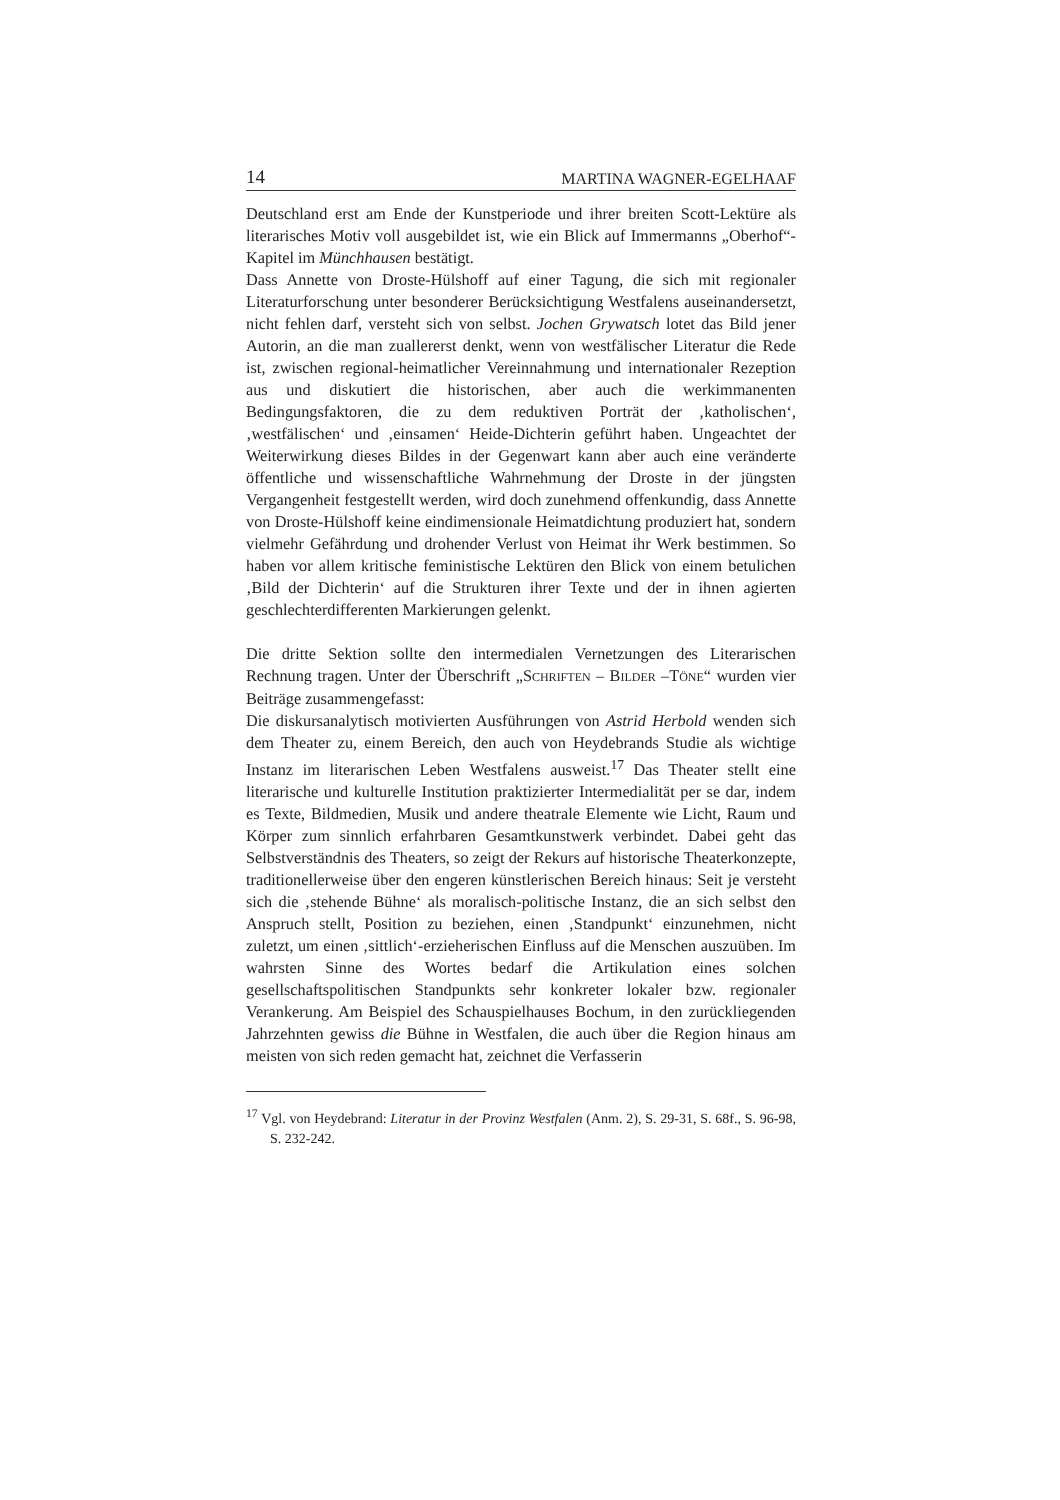14 MARTINA WAGNER-EGELHAAF
Deutschland erst am Ende der Kunstperiode und ihrer breiten Scott-Lektüre als literarisches Motiv voll ausgebildet ist, wie ein Blick auf Immermanns „Oberhof“-Kapitel im Münchhausen bestätigt.
Dass Annette von Droste-Hülshoff auf einer Tagung, die sich mit regionaler Literaturforschung unter besonderer Berücksichtigung Westfalens auseinandersetzt, nicht fehlen darf, versteht sich von selbst. Jochen Grywatsch lotet das Bild jener Autorin, an die man zuallererst denkt, wenn von westfälischer Literatur die Rede ist, zwischen regional-heimatlicher Vereinnahmung und internationaler Rezeption aus und diskutiert die historischen, aber auch die werkimmanenten Bedingungsfaktoren, die zu dem reduktiven Porträt der ‚katholischen‘, ‚westfälischen‘ und ‚einsamen‘ Heide-Dichterin geführt haben. Ungeachtet der Weiterwirkung dieses Bildes in der Gegenwart kann aber auch eine veränderte öffentliche und wissenschaftliche Wahrnehmung der Droste in der jüngsten Vergangenheit festgestellt werden, wird doch zunehmend offenkundig, dass Annette von Droste-Hülshoff keine eindimensionale Heimatdichtung produziert hat, sondern vielmehr Gefährdung und drohender Verlust von Heimat ihr Werk bestimmen. So haben vor allem kritische feministische Lektüren den Blick von einem betulichen ‚Bild der Dichterin‘ auf die Strukturen ihrer Texte und der in ihnen agierten geschlechterdifferenten Markierungen gelenkt.
Die dritte Sektion sollte den intermedialen Vernetzungen des Literarischen Rechnung tragen. Unter der Überschrift „SCHRIFTEN – BILDER –TÖNE“ wurden vier Beiträge zusammengefasst:
Die diskursanalytisch motivierten Ausführungen von Astrid Herbold wenden sich dem Theater zu, einem Bereich, den auch von Heydebrands Studie als wichtige Instanz im literarischen Leben Westfalens ausweist.<sup>17</sup> Das Theater stellt eine literarische und kulturelle Institution praktizierter Intermedialität per se dar, indem es Texte, Bildmedien, Musik und andere theatrale Elemente wie Licht, Raum und Körper zum sinnlich erfahrbaren Gesamtkunstwerk verbindet. Dabei geht das Selbstverständnis des Theaters, so zeigt der Rekurs auf historische Theaterkonzepte, traditionellerweise über den engeren künstlerischen Bereich hinaus: Seit je versteht sich die ‚stehende Bühne‘ als moralisch-politische Instanz, die an sich selbst den Anspruch stellt, Position zu beziehen, einen ‚Standpunkt‘ einzunehmen, nicht zuletzt, um einen ‚sittlich‘-erzieherischen Einfluss auf die Menschen auszuüben. Im wahrsten Sinne des Wortes bedarf die Artikulation eines solchen gesellschaftspolitischen Standpunkts sehr konkreter lokaler bzw. regionaler Verankerung. Am Beispiel des Schauspielhauses Bochum, in den zurückliegenden Jahrzehnten gewiss die Bühne in Westfalen, die auch über die Region hinaus am meisten von sich reden gemacht hat, zeichnet die Verfasserin
<sup>17</sup> Vgl. von Heydebrand: Literatur in der Provinz Westfalen (Anm. 2), S. 29-31, S. 68f., S. 96-98, S. 232-242.